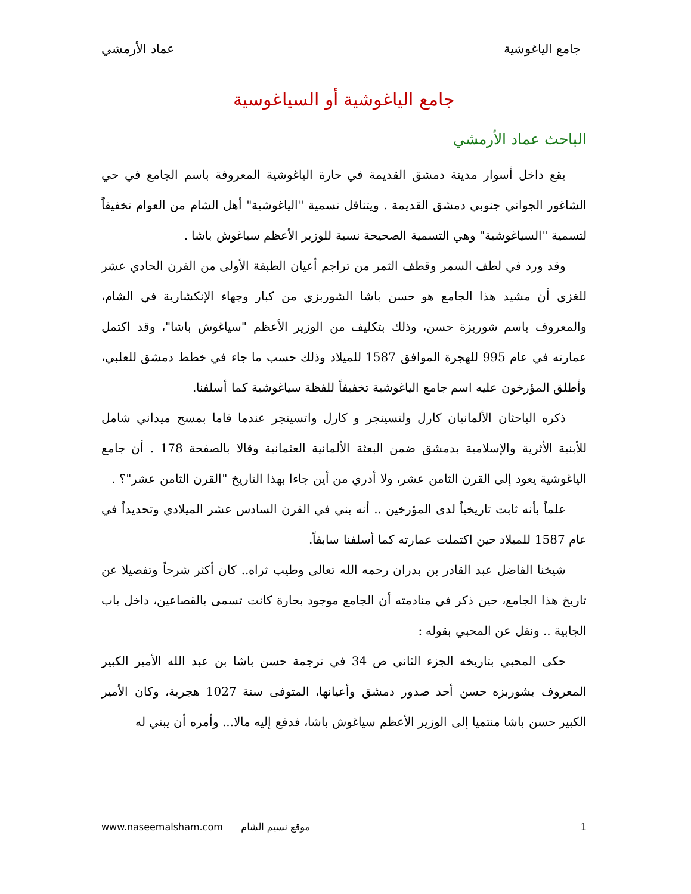جامع الياغوشية عماد الأرمشي
جامع الياغوشية أو السياغوسية
الباحث عماد الأرمشي
يقع داخل أسوار مدينة دمشق القديمة في حارة الياغوشية المعروفة باسم الجامع في حي الشاغور الجواني جنوبي دمشق القديمة . ويتناقل تسمية "الياغوشية" أهل الشام من العوام تخفيفاً لتسمية "السياغوشية" وهي التسمية الصحيحة نسبة للوزير الأعظم سياغوش باشا .
وقد ورد في لطف السمر وقطف الثمر من تراجم أعيان الطبقة الأولى من القرن الحادي عشر للغزي أن مشيد هذا الجامع هو حسن باشا الشوربزي من كبار وجهاء الإنكشارية في الشام، والمعروف باسم شوربزة حسن، وذلك بتكليف من الوزير الأعظم "سياغوش باشا"، وقد اكتمل عمارته في عام 995 للهجرة الموافق 1587 للميلاد وذلك حسب ما جاء في خطط دمشق للعلبي، وأطلق المؤرخون عليه اسم جامع الياغوشية تخفيفاً للفظة سياغوشية كما أسلفنا.
ذكره الباحثان الألمانيان كارل ولتسينجر و كارل واتسينجر عندما قاما بمسح ميداني شامل للأبنية الأثرية والإسلامية بدمشق ضمن البعثة الألمانية العثمانية وقالا بالصفحة 178 . أن جامع الياغوشية يعود إلى القرن الثامن عشر، ولا أدري من أين جاءا بهذا التاريخ "القرن الثامن عشر"؟ .
علماً بأنه ثابت تاريخياً لدى المؤرخين .. أنه بني في القرن السادس عشر الميلادي وتحديداً في عام 1587 للميلاد حين اكتملت عمارته كما أسلفنا سابقاً.
شيخنا الفاضل عبد القادر بن بدران رحمه الله تعالى وطيب ثراه.. كان أكثر شرحاً وتفصيلا عن تاريخ هذا الجامع، حين ذكر في منادمته أن الجامع موجود بحارة كانت تسمى بالقصاعين، داخل باب الجابية .. ونقل عن المحبي بقوله :
حكى المحبي بتاريخه الجزء الثاني ص 34 في ترجمة حسن باشا بن عبد الله الأمير الكبير المعروف بشوربزه حسن أحد صدور دمشق وأعيانها، المتوفى سنة 1027 هجرية، وكان الأمير الكبير حسن باشا منتميا إلى الوزير الأعظم سياغوش باشا، فدفع إليه مالا... وأمره أن يبني له
1 موقع نسيم الشام www.naseemalsham.com